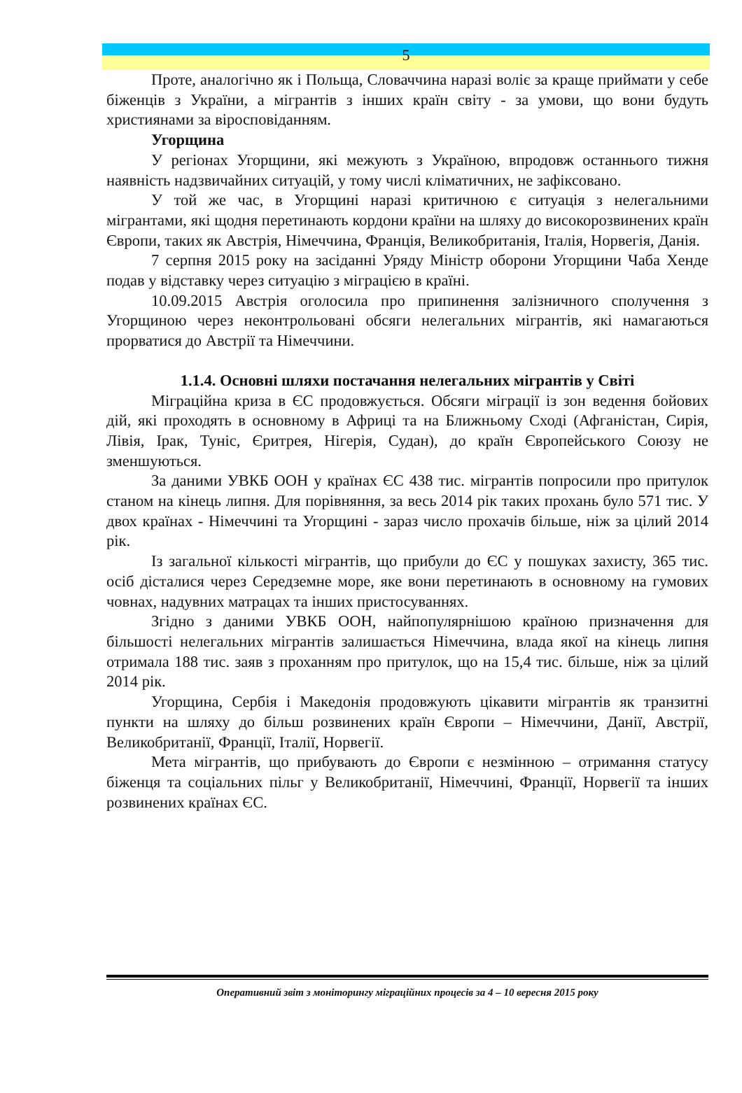5
Проте, аналогічно як і Польща, Словаччина наразі воліє за краще приймати у себе біженців з України, а мігрантів з інших країн світу - за умови, що вони будуть християнами за віросповіданням.
Угорщина
У регіонах Угорщини, які межують з Україною, впродовж останнього тижня наявність надзвичайних ситуацій, у тому числі кліматичних, не зафіксовано.
У той же час, в Угорщині наразі критичною є ситуація з нелегальними мігрантами, які щодня перетинають кордони країни на шляху до високорозвинених країн Європи, таких як Австрія, Німеччина, Франція, Великобританія, Італія, Норвегія, Данія.
7 серпня 2015 року на засіданні Уряду Міністр оборони Угорщини Чаба Хенде подав у відставку через ситуацію з міграцією в країні.
10.09.2015 Австрія оголосила про припинення залізничного сполучення з Угорщиною через неконтрольовані обсяги нелегальних мігрантів, які намагаються прорватися до Австрії та Німеччини.
1.1.4. Основні шляхи постачання нелегальних мігрантів у Світі
Міграційна криза в ЄС продовжується. Обсяги міграції із зон ведення бойових дій, які проходять в основному в Африці та на Ближньому Сході (Афганістан, Сирія, Лівія, Ірак, Туніс, Єритрея, Нігерія, Судан), до країн Європейського Союзу не зменшуються.
За даними УВКБ ООН у країнах ЄС 438 тис. мігрантів попросили про притулок станом на кінець липня. Для порівняння, за весь 2014 рік таких прохань було 571 тис. У двох країнах - Німеччині та Угорщині - зараз число прохачів більше, ніж за цілий 2014 рік.
Із загальної кількості мігрантів, що прибули до ЄС у пошуках захисту, 365 тис. осіб дісталися через Середземне море, яке вони перетинають в основному на гумових човнах, надувних матрацах та інших пристосуваннях.
Згідно з даними УВКБ ООН, найпопулярнішою країною призначення для більшості нелегальних мігрантів залишається Німеччина, влада якої на кінець липня отримала 188 тис. заяв з проханням про притулок, що на 15,4 тис. більше, ніж за цілий 2014 рік.
Угорщина, Сербія і Македонія продовжують цікавити мігрантів як транзитні пункти на шляху до більш розвинених країн Європи – Німеччини, Данії, Австрії, Великобританії, Франції, Італії, Норвегії.
Мета мігрантів, що прибувають до Європи є незмінною – отримання статусу біженця та соціальних пільг у Великобританії, Німеччині, Франції, Норвегії та інших розвинених країнах ЄС.
Оперативний звіт з моніторингу міграційних процесів за 4 – 10 вересня 2015 року